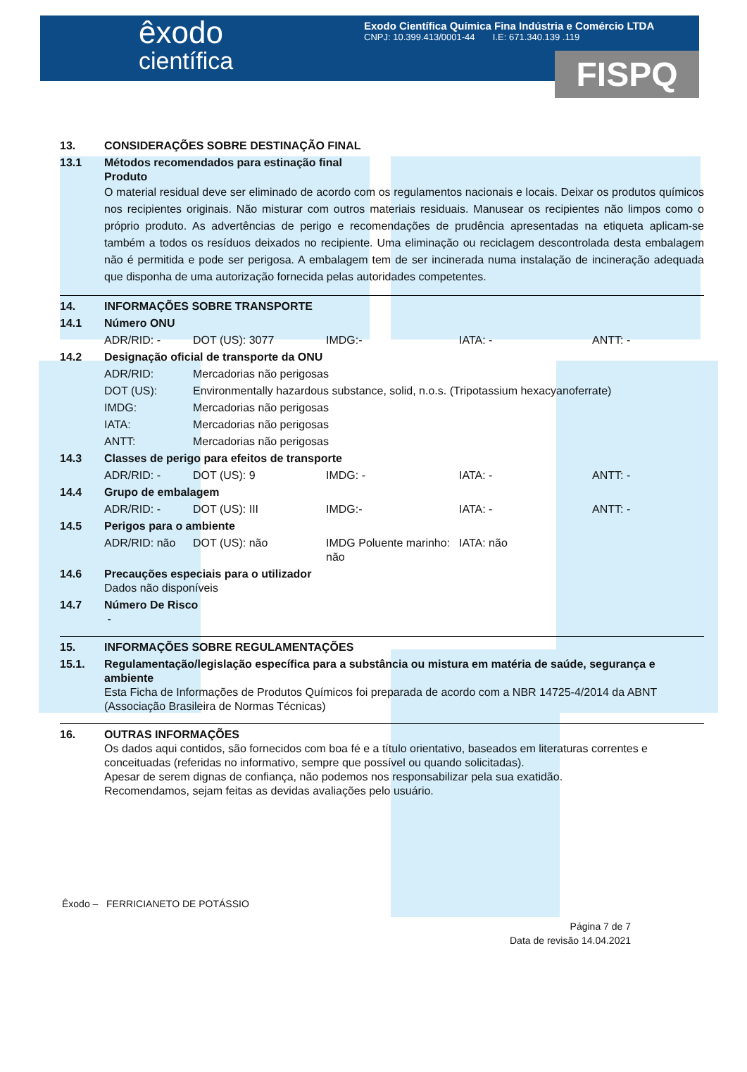êxodo
científica
Exodo Científica Química Fina Indústria e Comércio LTDA
CNPJ: 10.399.413/0001-44 I.E: 671.340.139 .119
FISPQ
| 13. | CONSIDERAÇÕES SOBRE DESTINAÇÃO FINAL |
| 13.1 | Métodos recomendados para estinação final Produto O material residual deve ser eliminado de acordo com os regulamentos nacionais e locais. Deixar os produtos químicos nos recipientes originais. Não misturar com outros materiais residuais. Manusear os recipientes não limpos como o próprio produto. As advertências de perigo e recomendações de prudência apresentadas na etiqueta aplicam-se também a todos os resíduos deixados no recipiente. Uma eliminação ou reciclagem descontrolada desta embalagem não é permitida e pode ser perigosa. A embalagem tem de ser incinerada numa instalação de incineração adequada que disponha de uma autorização fornecida pelas autoridades competentes. |
| 14. | INFORMAÇÕES SOBRE TRANSPORTE | | | | |
| 14.1 | Número ONU | | | | |
| | ADR/RID: - | DOT (US): 3077 | IMDG:- | IATA: - | ANTT: - |
| 14.2 | Designação oficial de transporte da ONU | | | | |
| | ADR/RID: | Mercadorias não perigosas | | | |
| | DOT (US): | Environmentally hazardous substance, solid, n.o.s. (Tripotassium hexacyanoferrate) | | | |
| | IMDG: | Mercadorias não perigosas | | | |
| | IATA: | Mercadorias não perigosas | | | |
| | ANTT: | Mercadorias não perigosas | | | |
| 14.3 | Classes de perigo para efeitos de transporte | | | | |
| | ADR/RID: - | DOT (US): 9 | IMDG: - | IATA: - | ANTT: - |
| 14.4 | Grupo de embalagem | | | | |
| | ADR/RID: - | DOT (US): III | IMDG:- | IATA: - | ANTT: - |
| 14.5 | Perigos para o ambiente | | | | |
| | ADR/RID: não | DOT (US): não | IMDG Poluente marinho: não | IATA: não | |
| 14.6 | Precauções especiais para o utilizador Dados não disponíveis | | | | |
| 14.7 | Número De Risco - | | | | |
| 15. | INFORMAÇÕES SOBRE REGULAMENTAÇÕES |
| 15.1. | Regulamentação/legislação específica para a substância ou mistura em matéria de saúde, segurança e ambiente Esta Ficha de Informações de Produtos Químicos foi preparada de acordo com a NBR 14725-4/2014 da ABNT (Associação Brasileira de Normas Técnicas) |
| 16. | OUTRAS INFORMAÇÕES Os dados aqui contidos, são fornecidos com boa fé e a título orientativo, baseados em literaturas correntes e conceituadas (referidas no informativo, sempre que possível ou quando solicitadas). Apesar de serem dignas de confiança, não podemos nos responsabilizar pela sua exatidão. Recomendamos, sejam feitas as devidas avaliações pelo usuário. |
Êxodo – FERRICIANETO DE POTÁSSIO
Página 7 de 7
Data de revisão 14.04.2021